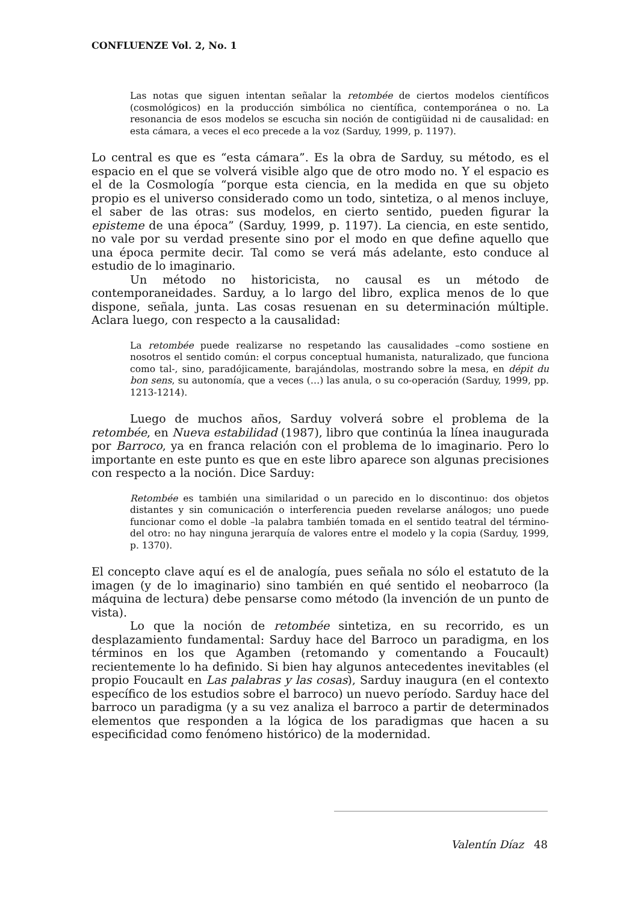CONFLUENZE Vol. 2, No. 1
Las notas que siguen intentan señalar la retombée de ciertos modelos científicos (cosmológicos) en la producción simbólica no científica, contemporánea o no. La resonancia de esos modelos se escucha sin noción de contigüidad ni de causalidad: en esta cámara, a veces el eco precede a la voz (Sarduy, 1999, p. 1197).
Lo central es que es “esta cámara”. Es la obra de Sarduy, su método, es el espacio en el que se volverá visible algo que de otro modo no. Y el espacio es el de la Cosmología “porque esta ciencia, en la medida en que su objeto propio es el universo considerado como un todo, sintetiza, o al menos incluye, el saber de las otras: sus modelos, en cierto sentido, pueden figurar la episteme de una época” (Sarduy, 1999, p. 1197). La ciencia, en este sentido, no vale por su verdad presente sino por el modo en que define aquello que una época permite decir. Tal como se verá más adelante, esto conduce al estudio de lo imaginario.
Un método no historicista, no causal es un método de contemporaneidades. Sarduy, a lo largo del libro, explica menos de lo que dispone, señala, junta. Las cosas resuenan en su determinación múltiple. Aclara luego, con respecto a la causalidad:
La retombée puede realizarse no respetando las causalidades –como sostiene en nosotros el sentido común: el corpus conceptual humanista, naturalizado, que funciona como tal-, sino, paradójicamente, barajándolas, mostrando sobre la mesa, en dépit du bon sens, su autonomía, que a veces (…) las anula, o su co-operación (Sarduy, 1999, pp. 1213-1214).
Luego de muchos años, Sarduy volverá sobre el problema de la retombée, en Nueva estabilidad (1987), libro que continúa la línea inaugurada por Barroco, ya en franca relación con el problema de lo imaginario. Pero lo importante en este punto es que en este libro aparece son algunas precisiones con respecto a la noción. Dice Sarduy:
Retombée es también una similaridad o un parecido en lo discontinuo: dos objetos distantes y sin comunicación o interferencia pueden revelarse análogos; uno puede funcionar como el doble –la palabra también tomada en el sentido teatral del término- del otro: no hay ninguna jerarquía de valores entre el modelo y la copia (Sarduy, 1999, p. 1370).
El concepto clave aquí es el de analogía, pues señala no sólo el estatuto de la imagen (y de lo imaginario) sino también en qué sentido el neobarroco (la máquina de lectura) debe pensarse como método (la invención de un punto de vista).
Lo que la noción de retombée sintetiza, en su recorrido, es un desplazamiento fundamental: Sarduy hace del Barroco un paradigma, en los términos en los que Agamben (retomando y comentando a Foucault) recientemente lo ha definido. Si bien hay algunos antecedentes inevitables (el propio Foucault en Las palabras y las cosas), Sarduy inaugura (en el contexto específico de los estudios sobre el barroco) un nuevo período. Sarduy hace del barroco un paradigma (y a su vez analiza el barroco a partir de determinados elementos que responden a la lógica de los paradigmas que hacen a su especificidad como fenómeno histórico) de la modernidad.
Valentín Díaz 48